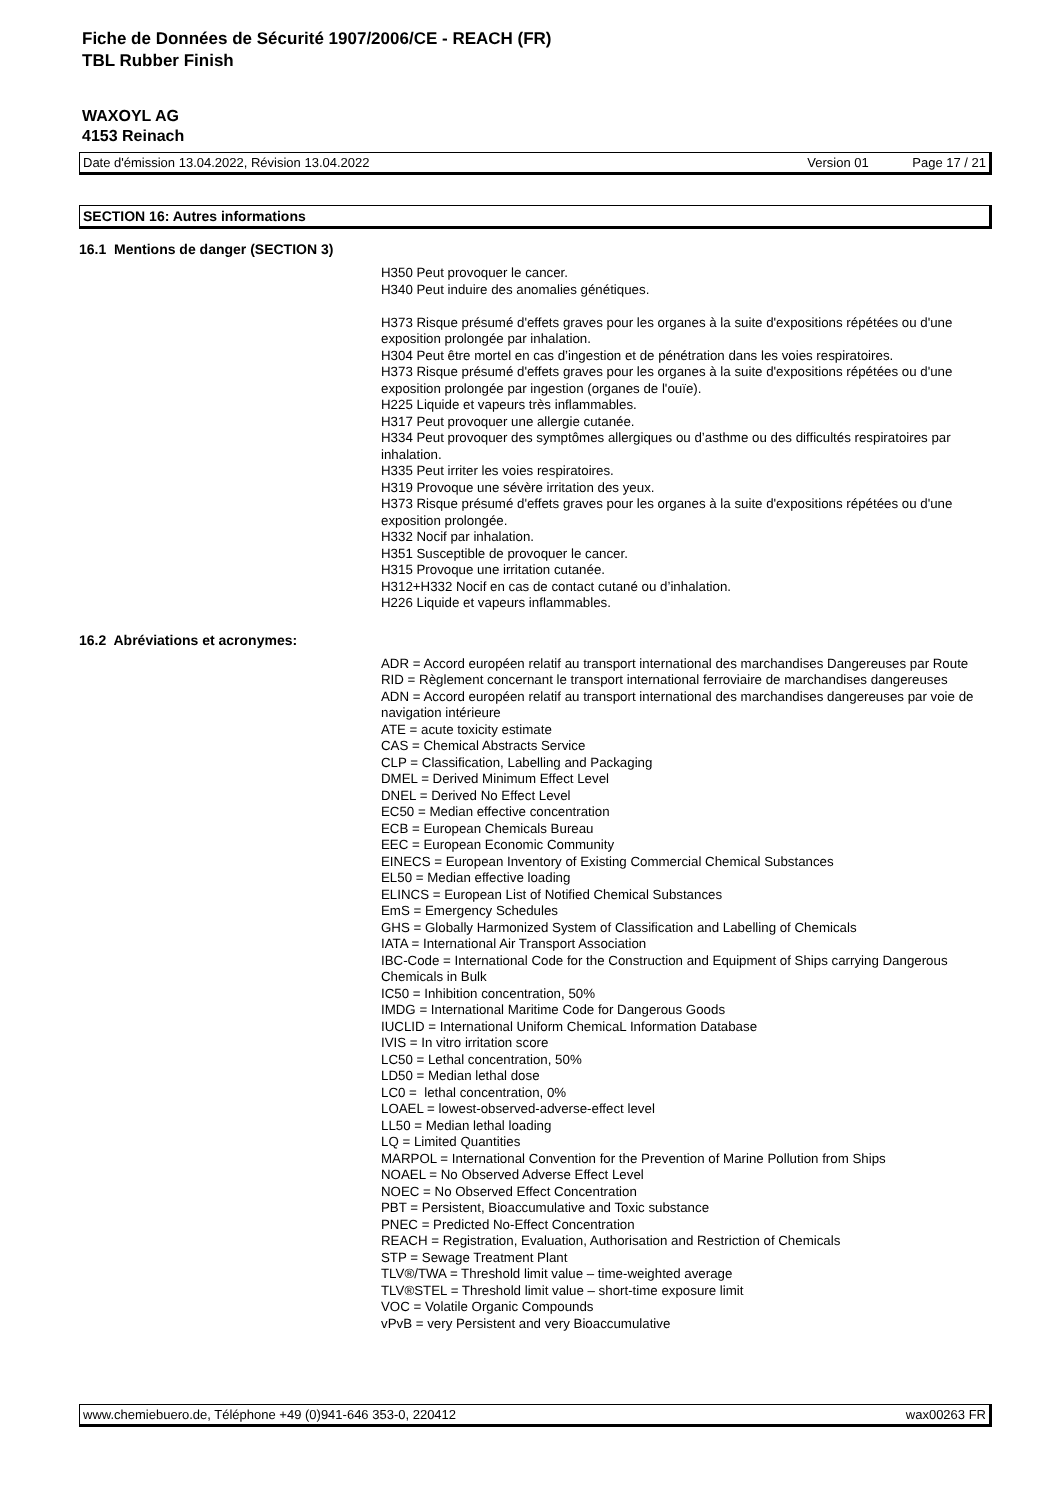Fiche de Données de Sécurité 1907/2006/CE - REACH (FR)
TBL Rubber Finish
WAXOYL AG
4153 Reinach
Date d'émission 13.04.2022, Révision 13.04.2022 Version 01 Page 17 / 21
SECTION 16: Autres informations
16.1 Mentions de danger (SECTION 3)
H350 Peut provoquer le cancer.
H340 Peut induire des anomalies génétiques.
H373 Risque présumé d'effets graves pour les organes à la suite d'expositions répétées ou d'une exposition prolongée par inhalation.
H304 Peut être mortel en cas d’ingestion et de pénétration dans les voies respiratoires.
H373 Risque présumé d'effets graves pour les organes à la suite d'expositions répétées ou d'une exposition prolongée par ingestion (organes de l'ouïe).
H225 Liquide et vapeurs très inflammables.
H317 Peut provoquer une allergie cutanée.
H334 Peut provoquer des symptômes allergiques ou d’asthme ou des difficultés respiratoires par inhalation.
H335 Peut irriter les voies respiratoires.
H319 Provoque une sévère irritation des yeux.
H373 Risque présumé d'effets graves pour les organes à la suite d'expositions répétées ou d'une exposition prolongée.
H332 Nocif par inhalation.
H351 Susceptible de provoquer le cancer.
H315 Provoque une irritation cutanée.
H312+H332 Nocif en cas de contact cutané ou d’inhalation.
H226 Liquide et vapeurs inflammables.
16.2 Abréviations et acronymes:
ADR = Accord européen relatif au transport international des marchandises Dangereuses par Route
RID = Règlement concernant le transport international ferroviaire de marchandises dangereuses
ADN = Accord européen relatif au transport international des marchandises dangereuses par voie de navigation intérieure
ATE = acute toxicity estimate
CAS = Chemical Abstracts Service
CLP = Classification, Labelling and Packaging
DMEL = Derived Minimum Effect Level
DNEL = Derived No Effect Level
EC50 = Median effective concentration
ECB = European Chemicals Bureau
EEC = European Economic Community
EINECS = European Inventory of Existing Commercial Chemical Substances
EL50 = Median effective loading
ELINCS = European List of Notified Chemical Substances
EmS = Emergency Schedules
GHS = Globally Harmonized System of Classification and Labelling of Chemicals
IATA = International Air Transport Association
IBC-Code = International Code for the Construction and Equipment of Ships carrying Dangerous Chemicals in Bulk
IC50 = Inhibition concentration, 50%
IMDG = International Maritime Code for Dangerous Goods
IUCLID = International Uniform ChemicaL Information Database
IVIS = In vitro irritation score
LC50 = Lethal concentration, 50%
LD50 = Median lethal dose
LC0 = lethal concentration, 0%
LOAEL = lowest-observed-adverse-effect level
LL50 = Median lethal loading
LQ = Limited Quantities
MARPOL = International Convention for the Prevention of Marine Pollution from Ships
NOAEL = No Observed Adverse Effect Level
NOEC = No Observed Effect Concentration
PBT = Persistent, Bioaccumulative and Toxic substance
PNEC = Predicted No-Effect Concentration
REACH = Registration, Evaluation, Authorisation and Restriction of Chemicals
STP = Sewage Treatment Plant
TLV®/TWA = Threshold limit value – time-weighted average
TLV®STEL = Threshold limit value – short-time exposure limit
VOC = Volatile Organic Compounds
vPvB = very Persistent and very Bioaccumulative
www.chemiebuero.de, Téléphone +49 (0)941-646 353-0, 220412 wax00263 FR